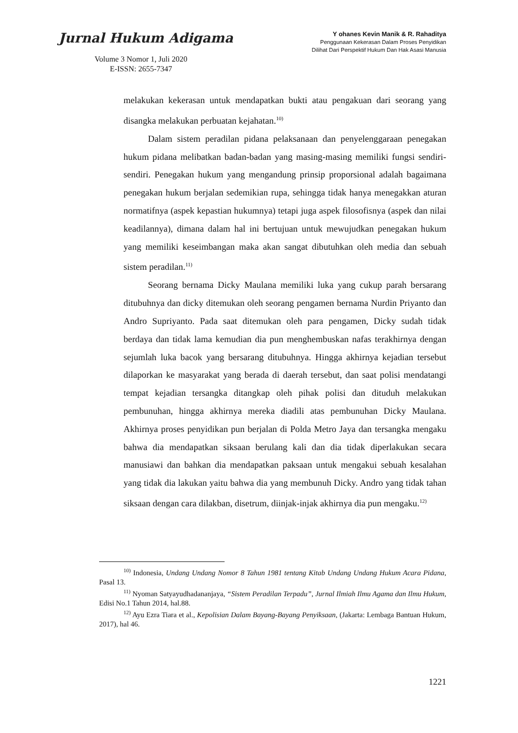Jurnal Hukum Adigama
Volume 3 Nomor 1, Juli 2020
E-ISSN: 2655-7347
Y ohanes Kevin Manik & R. Rahaditya
Penggunaan Kekerasan Dalam Proses Penyidikan
Dilihat Dari Perspektif Hukum Dan Hak Asasi Manusia
melakukan kekerasan untuk mendapatkan bukti atau pengakuan dari seorang yang disangka melakukan perbuatan kejahatan.<sup>10)</sup>
Dalam sistem peradilan pidana pelaksanaan dan penyelenggaraan penegakan hukum pidana melibatkan badan-badan yang masing-masing memiliki fungsi sendiri-sendiri. Penegakan hukum yang mengandung prinsip proporsional adalah bagaimana penegakan hukum berjalan sedemikian rupa, sehingga tidak hanya menegakkan aturan normatifnya (aspek kepastian hukumnya) tetapi juga aspek filosofisnya (aspek dan nilai keadilannya), dimana dalam hal ini bertujuan untuk mewujudkan penegakan hukum yang memiliki keseimbangan maka akan sangat dibutuhkan oleh media dan sebuah sistem peradilan.<sup>11)</sup>
Seorang bernama Dicky Maulana memiliki luka yang cukup parah bersarang ditubuhnya dan dicky ditemukan oleh seorang pengamen bernama Nurdin Priyanto dan Andro Supriyanto. Pada saat ditemukan oleh para pengamen, Dicky sudah tidak berdaya dan tidak lama kemudian dia pun menghembuskan nafas terakhirnya dengan sejumlah luka bacok yang bersarang ditubuhnya. Hingga akhirnya kejadian tersebut dilaporkan ke masyarakat yang berada di daerah tersebut, dan saat polisi mendatangi tempat kejadian tersangka ditangkap oleh pihak polisi dan dituduh melakukan pembunuhan, hingga akhirnya mereka diadili atas pembunuhan Dicky Maulana. Akhirnya proses penyidikan pun berjalan di Polda Metro Jaya dan tersangka mengaku bahwa dia mendapatkan siksaan berulang kali dan dia tidak diperlakukan secara manusiawi dan bahkan dia mendapatkan paksaan untuk mengakui sebuah kesalahan yang tidak dia lakukan yaitu bahwa dia yang membunuh Dicky. Andro yang tidak tahan siksaan dengan cara dilakban, disetrum, diinjak-injak akhirnya dia pun mengaku.<sup>12)</sup>
<sup>10)</sup> Indonesia, Undang Undang Nomor 8 Tahun 1981 tentang Kitab Undang Undang Hukum Acara Pidana, Pasal 13.
<sup>11)</sup> Nyoman Satyayudhadananjaya, “Sistem Peradilan Terpadu”, Jurnal Ilmiah Ilmu Agama dan Ilmu Hukum, Edisi No.1 Tahun 2014, hal.88.
<sup>12)</sup> Ayu Ezra Tiara et al., Kepolisian Dalam Bayang-Bayang Penyiksaan, (Jakarta: Lembaga Bantuan Hukum, 2017), hal 46.
1221